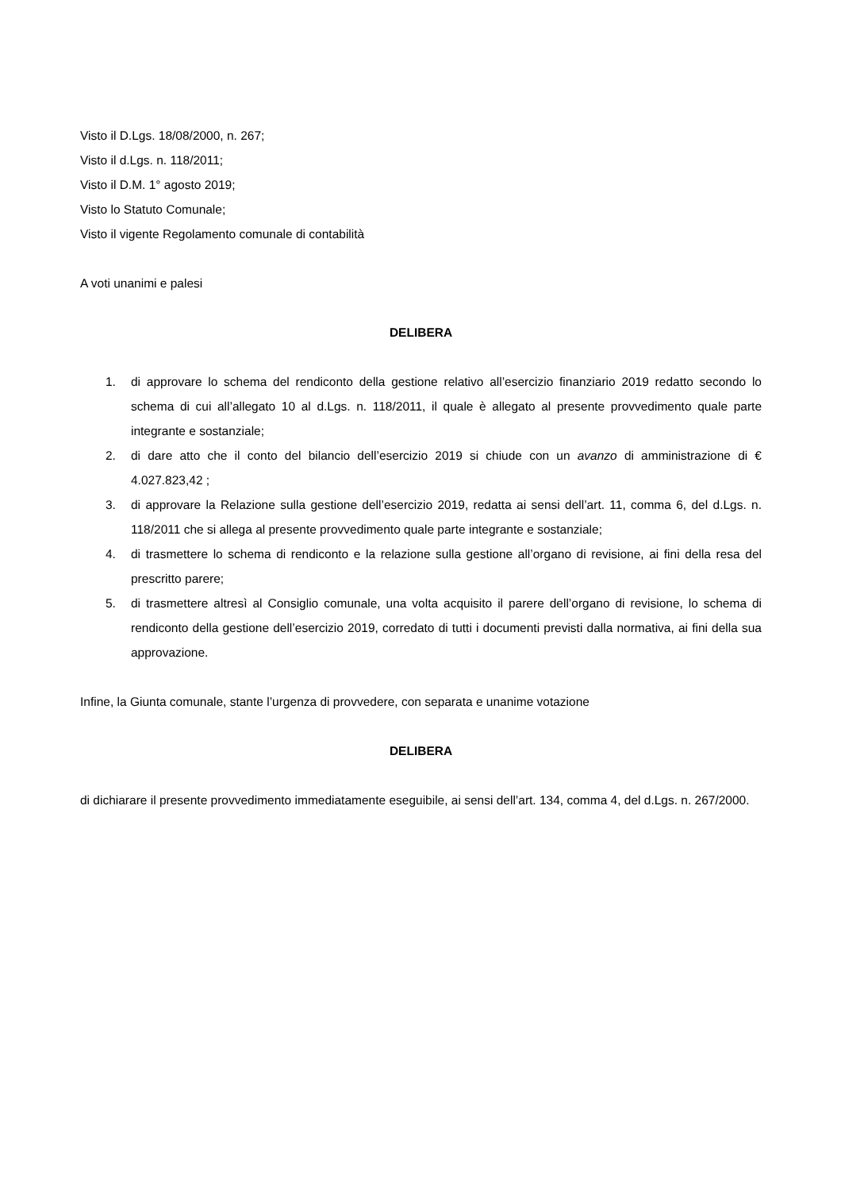Visto il D.Lgs. 18/08/2000, n. 267;
Visto il d.Lgs. n. 118/2011;
Visto il D.M. 1° agosto 2019;
Visto lo Statuto Comunale;
Visto il vigente Regolamento comunale di contabilità
A voti unanimi e palesi
DELIBERA
1. di approvare lo schema del rendiconto della gestione relativo all’esercizio finanziario 2019 redatto secondo lo schema di cui all’allegato 10 al d.Lgs. n. 118/2011, il quale è allegato al presente provvedimento quale parte integrante e sostanziale;
2. di dare atto che il conto del bilancio dell’esercizio 2019 si chiude con un avanzo di amministrazione di € 4.027.823,42 ;
3. di approvare la Relazione sulla gestione dell’esercizio 2019, redatta ai sensi dell’art. 11, comma 6, del d.Lgs. n. 118/2011 che si allega al presente provvedimento quale parte integrante e sostanziale;
4. di trasmettere lo schema di rendiconto e la relazione sulla gestione all’organo di revisione, ai fini della resa del prescritto parere;
5. di trasmettere altresì al Consiglio comunale, una volta acquisito il parere dell’organo di revisione, lo schema di rendiconto della gestione dell’esercizio 2019, corredato di tutti i documenti previsti dalla normativa, ai fini della sua approvazione.
Infine, la Giunta comunale, stante l’urgenza di provvedere, con separata e unanime votazione
DELIBERA
di dichiarare il presente provvedimento immediatamente eseguibile, ai sensi dell’art. 134, comma 4, del d.Lgs. n. 267/2000.